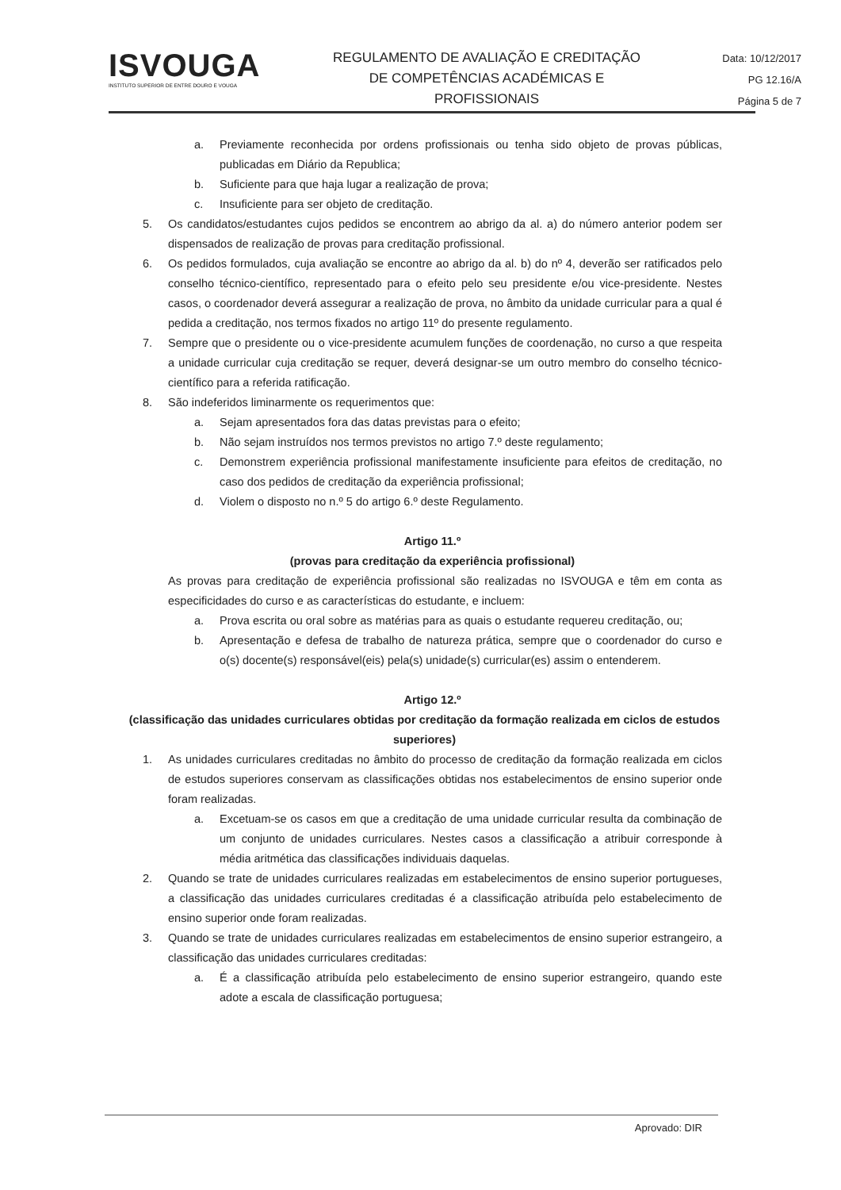ISVOUGA
INSTITUTO SUPERIOR DE ENTRE DOURO E VOUGA
REGULAMENTO DE AVALIAÇÃO E CREDITAÇÃO
DE COMPETÊNCIAS ACADÉMICAS E
PROFISSIONAIS
Data: 10/12/2017
PG 12.16/A
Página 5 de 7
a. Previamente reconhecida por ordens profissionais ou tenha sido objeto de provas públicas, publicadas em Diário da Republica;
b. Suficiente para que haja lugar a realização de prova;
c. Insuficiente para ser objeto de creditação.
5. Os candidatos/estudantes cujos pedidos se encontrem ao abrigo da al. a) do número anterior podem ser dispensados de realização de provas para creditação profissional.
6. Os pedidos formulados, cuja avaliação se encontre ao abrigo da al. b) do nº 4, deverão ser ratificados pelo conselho técnico-científico, representado para o efeito pelo seu presidente e/ou vice-presidente. Nestes casos, o coordenador deverá assegurar a realização de prova, no âmbito da unidade curricular para a qual é pedida a creditação, nos termos fixados no artigo 11º do presente regulamento.
7. Sempre que o presidente ou o vice-presidente acumulem funções de coordenação, no curso a que respeita a unidade curricular cuja creditação se requer, deverá designar-se um outro membro do conselho técnico-científico para a referida ratificação.
8. São indeferidos liminarmente os requerimentos que:
a. Sejam apresentados fora das datas previstas para o efeito;
b. Não sejam instruídos nos termos previstos no artigo 7.º deste regulamento;
c. Demonstrem experiência profissional manifestamente insuficiente para efeitos de creditação, no caso dos pedidos de creditação da experiência profissional;
d. Violem o disposto no n.º 5 do artigo 6.º deste Regulamento.
Artigo 11.º
(provas para creditação da experiência profissional)
As provas para creditação de experiência profissional são realizadas no ISVOUGA e têm em conta as especificidades do curso e as características do estudante, e incluem:
a. Prova escrita ou oral sobre as matérias para as quais o estudante requereu creditação, ou;
b. Apresentação e defesa de trabalho de natureza prática, sempre que o coordenador do curso e o(s) docente(s) responsável(eis) pela(s) unidade(s) curricular(es) assim o entenderem.
Artigo 12.º
(classificação das unidades curriculares obtidas por creditação da formação realizada em ciclos de estudos superiores)
1. As unidades curriculares creditadas no âmbito do processo de creditação da formação realizada em ciclos de estudos superiores conservam as classificações obtidas nos estabelecimentos de ensino superior onde foram realizadas.
a. Excetuam-se os casos em que a creditação de uma unidade curricular resulta da combinação de um conjunto de unidades curriculares. Nestes casos a classificação a atribuir corresponde à média aritmética das classificações individuais daquelas.
2. Quando se trate de unidades curriculares realizadas em estabelecimentos de ensino superior portugueses, a classificação das unidades curriculares creditadas é a classificação atribuída pelo estabelecimento de ensino superior onde foram realizadas.
3. Quando se trate de unidades curriculares realizadas em estabelecimentos de ensino superior estrangeiro, a classificação das unidades curriculares creditadas:
a. É a classificação atribuída pelo estabelecimento de ensino superior estrangeiro, quando este adote a escala de classificação portuguesa;
Aprovado: DIR